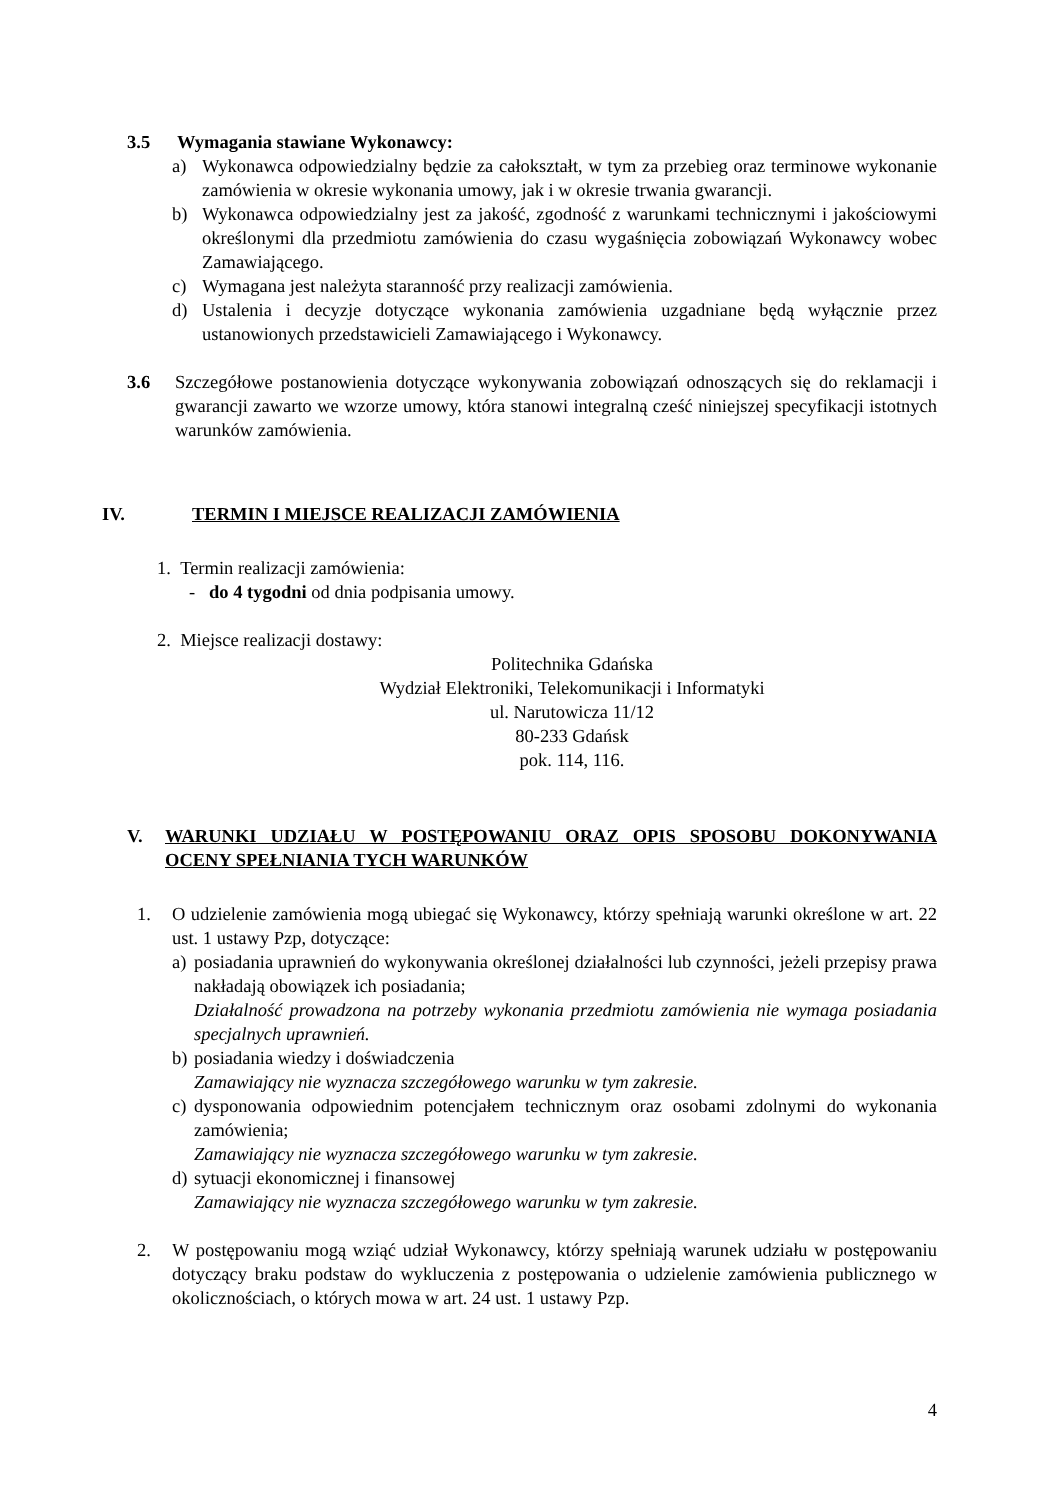3.5 Wymagania stawiane Wykonawcy:
a) Wykonawca odpowiedzialny będzie za całokształt, w tym za przebieg oraz terminowe wykonanie zamówienia w okresie wykonania umowy, jak i w okresie trwania gwarancji.
b) Wykonawca odpowiedzialny jest za jakość, zgodność z warunkami technicznymi i jakościowymi określonymi dla przedmiotu zamówienia do czasu wygaśnięcia zobowiązań Wykonawcy wobec Zamawiającego.
c) Wymagana jest należyta staranność przy realizacji zamówienia.
d) Ustalenia i decyzje dotyczące wykonania zamówienia uzgadniane będą wyłącznie przez ustanowionych przedstawicieli Zamawiającego i Wykonawcy.
3.6 Szczegółowe postanowienia dotyczące wykonywania zobowiązań odnoszących się do reklamacji i gwarancji zawarto we wzorze umowy, która stanowi integralną cześć niniejszej specyfikacji istotnych warunków zamówienia.
IV. TERMIN I MIEJSCE REALIZACJI ZAMÓWIENIA
1. Termin realizacji zamówienia:
- do 4 tygodni od dnia podpisania umowy.
2. Miejsce realizacji dostawy:
Politechnika Gdańska
Wydział Elektroniki, Telekomunikacji i Informatyki
ul. Narutowicza 11/12
80-233 Gdańsk
pok. 114, 116.
V. WARUNKI UDZIAŁU W POSTĘPOWANIU ORAZ OPIS SPOSOBU DOKONYWANIA OCENY SPEŁNIANIA TYCH WARUNKÓW
1. O udzielenie zamówienia mogą ubiegać się Wykonawcy, którzy spełniają warunki określone w art. 22 ust. 1 ustawy Pzp, dotyczące:
a)
posiadania uprawnień do wykonywania określonej działalności lub czynności, jeżeli przepisy prawa nakładają obowiązek ich posiadania;
Działalność prowadzona na potrzeby wykonania przedmiotu zamówienia nie wymaga posiadania specjalnych uprawnień.
b)
posiadania wiedzy i doświadczenia
Zamawiający nie wyznacza szczegółowego warunku w tym zakresie.
c)
dysponowania odpowiednim potencjałem technicznym oraz osobami zdolnymi do wykonania zamówienia;
Zamawiający nie wyznacza szczegółowego warunku w tym zakresie.
d)
sytuacji ekonomicznej i finansowej
Zamawiający nie wyznacza szczegółowego warunku w tym zakresie.
2. W postępowaniu mogą wziąć udział Wykonawcy, którzy spełniają warunek udziału w postępowaniu dotyczący braku podstaw do wykluczenia z postępowania o udzielenie zamówienia publicznego w okolicznościach, o których mowa w art. 24 ust. 1 ustawy Pzp.
4